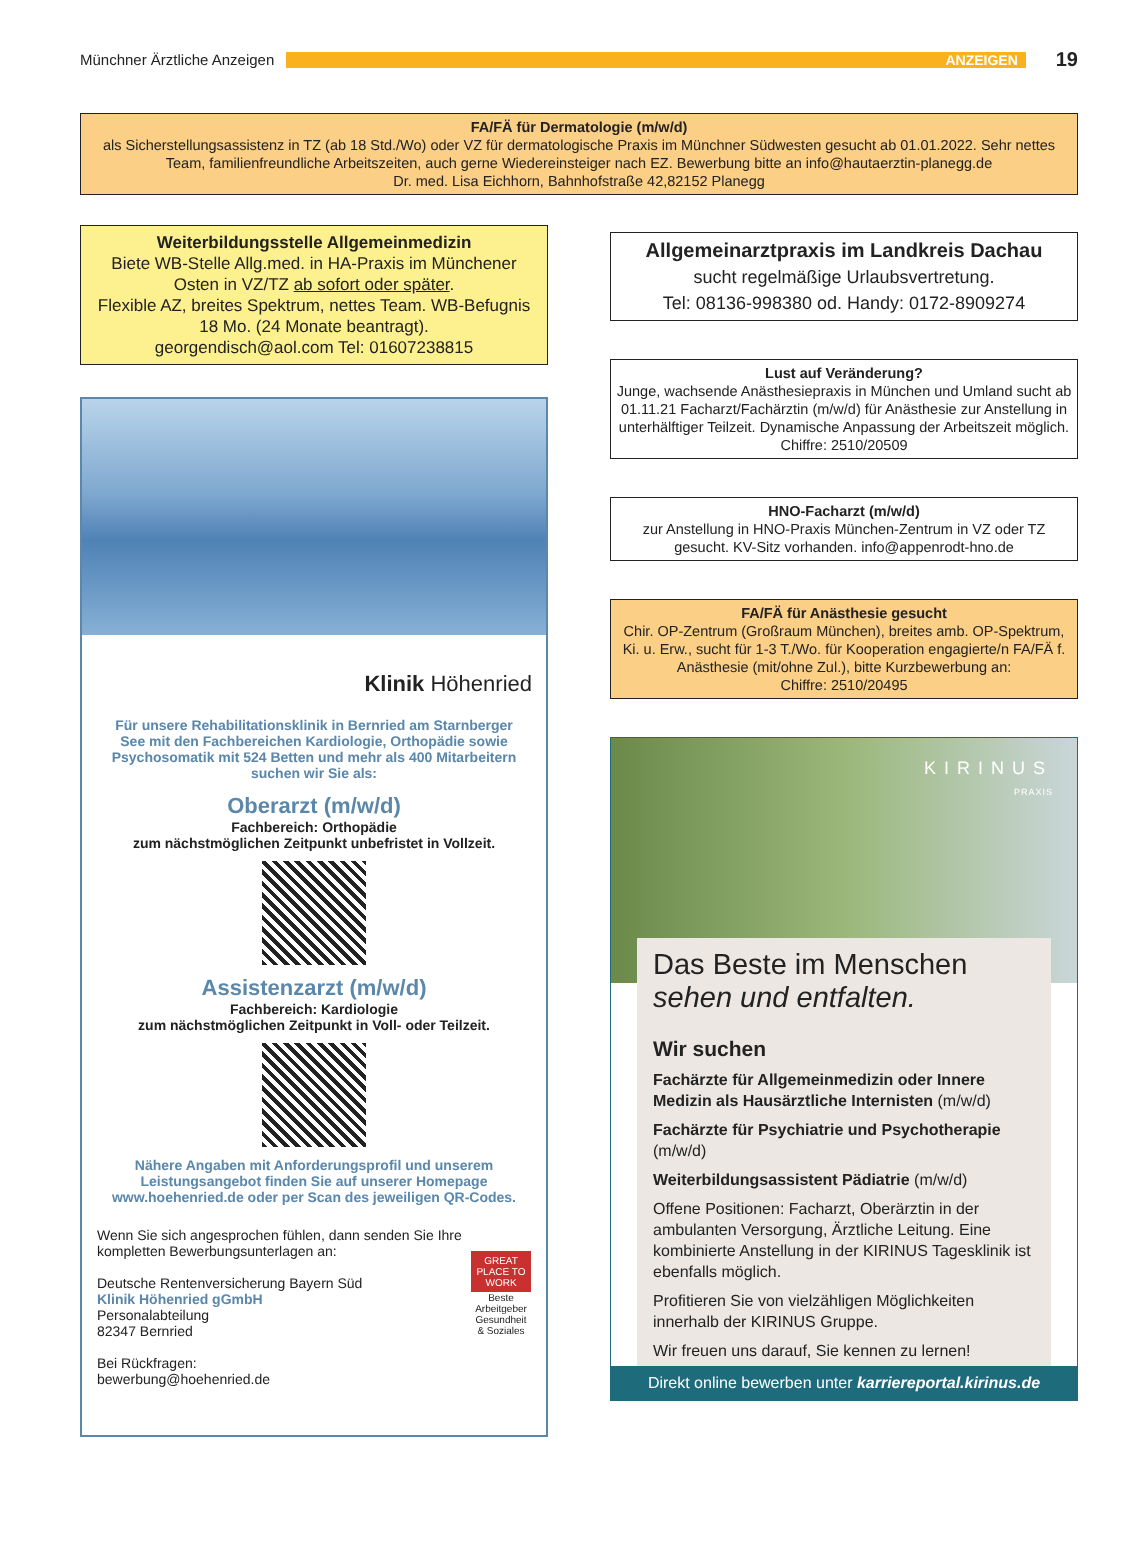Münchner Ärztliche Anzeigen
ANZEIGEN
19
FA/FÄ für Dermatologie (m/w/d)
als Sicherstellungsassistenz in TZ (ab 18 Std./Wo) oder VZ für dermatologische Praxis im Münchner Südwesten gesucht ab 01.01.2022. Sehr nettes Team, familienfreundliche Arbeitszeiten, auch gerne Wiedereinsteiger nach EZ. Bewerbung bitte an info@hautaerztin-planegg.de
Dr. med. Lisa Eichhorn, Bahnhofstraße 42,82152 Planegg
Weiterbildungsstelle Allgemeinmedizin
Biete WB-Stelle Allg.med. in HA-Praxis im Münchener Osten in VZ/TZ ab sofort oder später.
Flexible AZ, breites Spektrum, nettes Team. WB-Befugnis 18 Mo. (24 Monate beantragt).
georgendisch@aol.com Tel: 01607238815
Klinik Höhenried
Für unsere Rehabilitationsklinik in Bernried am Starnberger See mit den Fachbereichen Kardiologie, Orthopädie sowie Psychosomatik mit 524 Betten und mehr als 400 Mitarbeitern suchen wir Sie als:
Oberarzt (m/w/d)
Fachbereich: Orthopädie
zum nächstmöglichen Zeitpunkt unbefristet in Vollzeit.
Assistenzarzt (m/w/d)
Fachbereich: Kardiologie
zum nächstmöglichen Zeitpunkt in Voll- oder Teilzeit.
Nähere Angaben mit Anforderungsprofil und unserem Leistungsangebot finden Sie auf unserer Homepage www.hoehenried.de oder per Scan des jeweiligen QR-Codes.
Wenn Sie sich angesprochen fühlen, dann senden Sie Ihre kompletten Bewerbungsunterlagen an:
Deutsche Rentenversicherung Bayern Süd
Klinik Höhenried gGmbH
Personalabteilung
82347 Bernried
Bei Rückfragen:
bewerbung@hoehenried.de
GREAT PLACE TO WORK
Beste Arbeitgeber Gesundheit & Soziales
Allgemeinarztpraxis im Landkreis Dachau
sucht regelmäßige Urlaubsvertretung.
Tel: 08136-998380 od. Handy: 0172-8909274
Lust auf Veränderung?
Junge, wachsende Anästhesiepraxis in München und Umland sucht ab 01.11.21 Facharzt/Fachärztin (m/w/d) für Anästhesie zur Anstellung in unterhälftiger Teilzeit. Dynamische Anpassung der Arbeitszeit möglich.
Chiffre: 2510/20509
HNO-Facharzt (m/w/d)
zur Anstellung in HNO-Praxis München-Zentrum in VZ oder TZ gesucht. KV-Sitz vorhanden. info@appenrodt-hno.de
FA/FÄ für Anästhesie gesucht
Chir. OP-Zentrum (Großraum München), breites amb. OP-Spektrum, Ki. u. Erw., sucht für 1-3 T./Wo. für Kooperation engagierte/n FA/FÄ f. Anästhesie (mit/ohne Zul.), bitte Kurzbewerbung an:
Chiffre: 2510/20495
KIRINUS
PRAXIS
Das Beste im Menschen
sehen und entfalten.
Wir suchen
Fachärzte für Allgemeinmedizin oder Innere Medizin als Hausärztliche Internisten (m/w/d)
Fachärzte für Psychiatrie und Psychotherapie (m/w/d)
Weiterbildungsassistent Pädiatrie (m/w/d)
Offene Positionen: Facharzt, Oberärztin in der ambulanten Versorgung, Ärztliche Leitung. Eine kombinierte Anstellung in der KIRINUS Tagesklinik ist ebenfalls möglich.
Profitieren Sie von vielzähligen Möglichkeiten innerhalb der KIRINUS Gruppe.
Wir freuen uns darauf, Sie kennen zu lernen!
Direkt online bewerben unter karriereportal.kirinus.de